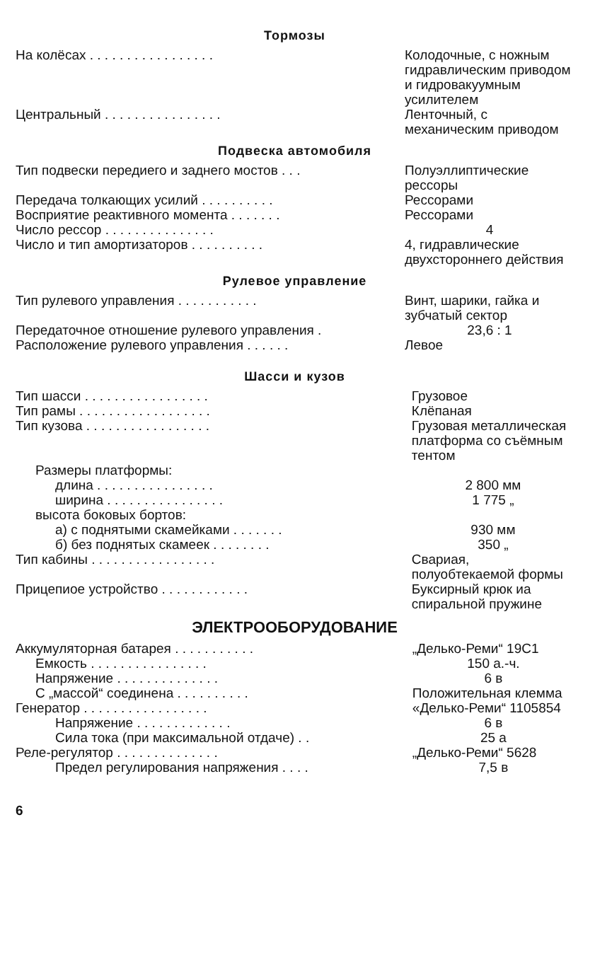Тормозы
| На колёсах . . . . . . . . . . . . . . . . . | Колодочные, с ножным гидравлическим приводом и гидровакуумным усилителем |
| Центральный . . . . . . . . . . . . . . . . | Ленточный, с механическим приводом |
Подвеска автомобиля
| Тип подвески передиего и заднего мостов . . . | Полуэллиптические рессоры |
| Передача толкающих усилий . . . . . . . . . . | Рессорами |
| Восприятие реактивного момента . . . . . . . | Рессорами |
| Число рессор . . . . . . . . . . . . . . . | 4 |
| Число и тип амортизаторов . . . . . . . . . . | 4, гидравлические двухстороннего действия |
Рулевое управление
| Тип рулевого управления . . . . . . . . . . . | Винт, шарики, гайка и зубчатый сектор |
| Передаточное отношение рулевого управления . | 23,6 : 1 |
| Расположение рулевого управления . . . . . . | Левое |
Шасси и кузов
| Тип шасси . . . . . . . . . . . . . . . . . | Грузовое |
| Тип рамы . . . . . . . . . . . . . . . . . . | Клёпаная |
| Тип кузова . . . . . . . . . . . . . . . . . | Грузовая металлическая платформа со съёмным тентом |
| Размеры платформы: | |
| длина . . . . . . . . . . . . . . . . | 2 800 мм |
| ширина . . . . . . . . . . . . . . . . | 1 775 „ |
| высота боковых бортов: | |
| а) с поднятыми скамейками . . . . . . . | 930 мм |
| б) без поднятых скамеек . . . . . . . . | 350 „ |
| Тип кабины . . . . . . . . . . . . . . . . . | Свариая, полуобтекаемой формы |
| Прицепиое устройство . . . . . . . . . . . . | Буксирный крюк иа спиральной пружине |
ЭЛЕКТРООБОРУДОВАНИЕ
| Аккумуляторная батарея . . . . . . . . . . . | „Делько-Реми“ 19C1 |
| Емкость . . . . . . . . . . . . . . . . | 150 а.-ч. |
| Напряжение . . . . . . . . . . . . . . | 6 в |
| С „массой“ соединена . . . . . . . . . . | Положительная клемма |
| Генератор . . . . . . . . . . . . . . . . . | «Делько-Реми“ 1105854 |
| Напряжение . . . . . . . . . . . . . | 6 в |
| Сила тока (при максимальной отдаче) . . | 25 а |
| Реле-регулятор . . . . . . . . . . . . . . | „Делько-Реми“ 5628 |
| Предел регулирования напряжения . . . . | 7,5 в |
6